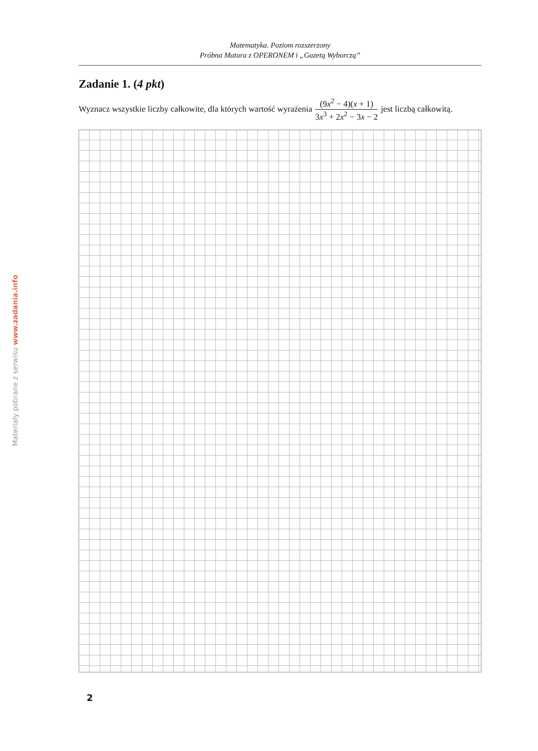Materiały pobrane z serwisu www.zadania.info
Matematyka. Poziom rozszerzony
Próbna Matura z OPERONEM i „Gazetą Wyborczą”
Zadanie 1. (4 pkt)
Wyznacz wszystkie liczby całkowite, dla których wartość wyrażenia (9x<sup>2</sup> − 4)(x + 1) 3x<sup>3</sup> + 2x<sup>2</sup> − 3x − 2 jest liczbą całkowitą.
2